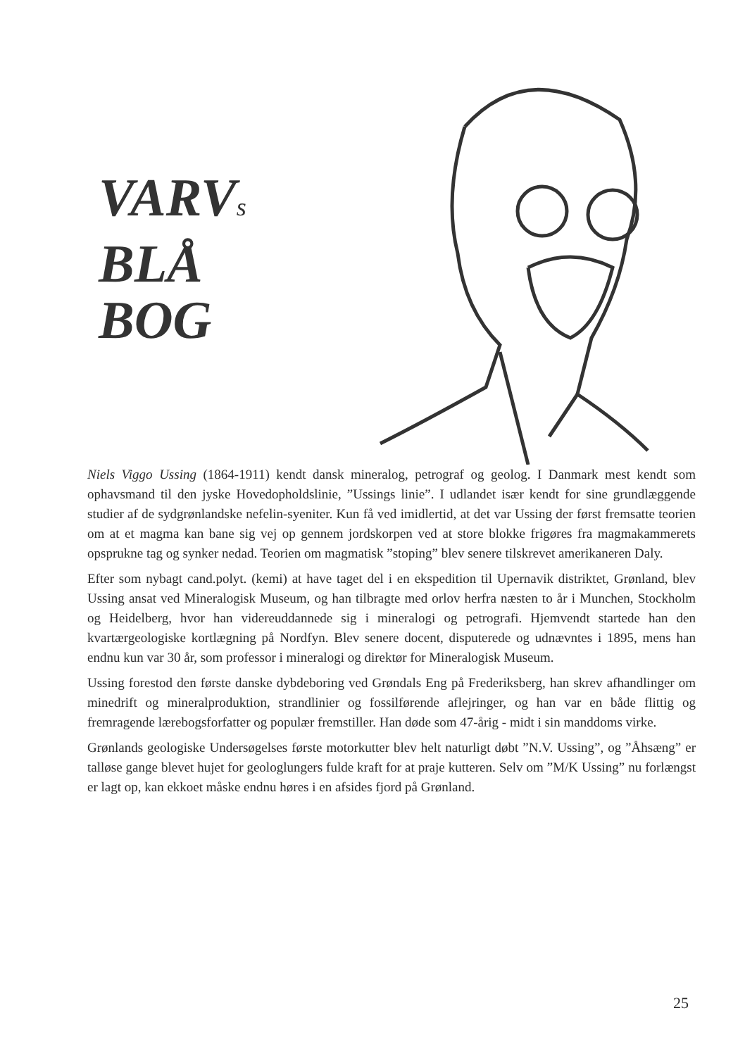VARVs
BLÅ
BOG
Niels Viggo Ussing (1864-1911) kendt dansk mineralog, petrograf og geolog. I Danmark mest kendt som ophavsmand til den jyske Hovedopholdslinie, ”Ussings linie”. I udlandet især kendt for sine grundlæggende studier af de sydgrønlandske nefelin-syeniter. Kun få ved imidlertid, at det var Ussing der først fremsatte teorien om at et magma kan bane sig vej op gennem jordskorpen ved at store blokke frigøres fra magmakammerets opsprukne tag og synker nedad. Teorien om magmatisk ”stoping” blev senere tilskrevet amerikaneren Daly.
Efter som nybagt cand.polyt. (kemi) at have taget del i en ekspedition til Upernavik distriktet, Grønland, blev Ussing ansat ved Mineralogisk Museum, og han tilbragte med orlov herfra næsten to år i Munchen, Stockholm og Heidelberg, hvor han videreuddannede sig i mineralogi og petrografi. Hjemvendt startede han den kvartærgeologiske kortlægning på Nordfyn. Blev senere docent, disputerede og udnævntes i 1895, mens han endnu kun var 30 år, som professor i mineralogi og direktør for Mineralogisk Museum.
Ussing forestod den første danske dybdeboring ved Grøndals Eng på Frederiksberg, han skrev afhandlinger om minedrift og mineralproduktion, strandlinier og fossilførende aflejringer, og han var en både flittig og fremragende lærebogsforfatter og populær fremstiller. Han døde som 47-årig - midt i sin manddoms virke.
Grønlands geologiske Undersøgelses første motorkutter blev helt naturligt døbt ”N.V. Ussing”, og ”Åhsæng” er talløse gange blevet hujet for geologlungers fulde kraft for at praje kutteren. Selv om ”M/K Ussing” nu forlængst er lagt op, kan ekkoet måske endnu høres i en afsides fjord på Grønland.
25